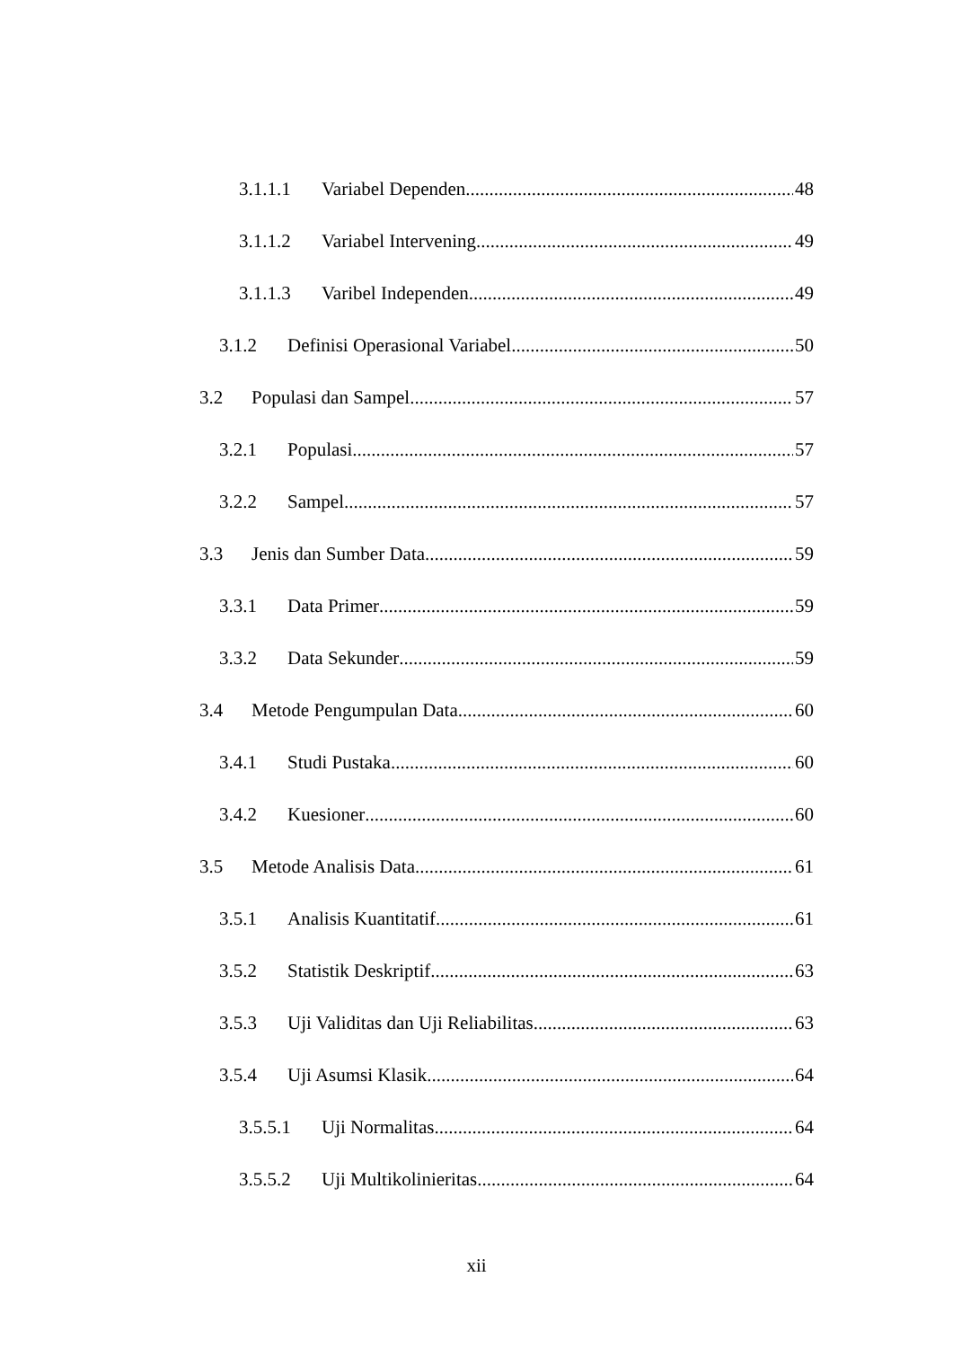3.1.1.1 Variabel Dependen 48
3.1.1.2 Variabel Intervening 49
3.1.1.3 Varibel Independen 49
3.1.2 Definisi Operasional Variabel 50
3.2 Populasi dan Sampel 57
3.2.1 Populasi 57
3.2.2 Sampel 57
3.3 Jenis dan Sumber Data 59
3.3.1 Data Primer 59
3.3.2 Data Sekunder 59
3.4 Metode Pengumpulan Data 60
3.4.1 Studi Pustaka 60
3.4.2 Kuesioner 60
3.5 Metode Analisis Data 61
3.5.1 Analisis Kuantitatif 61
3.5.2 Statistik Deskriptif 63
3.5.3 Uji Validitas dan Uji Reliabilitas 63
3.5.4 Uji Asumsi Klasik 64
3.5.5.1 Uji Normalitas 64
3.5.5.2 Uji Multikolinieritas 64
xii